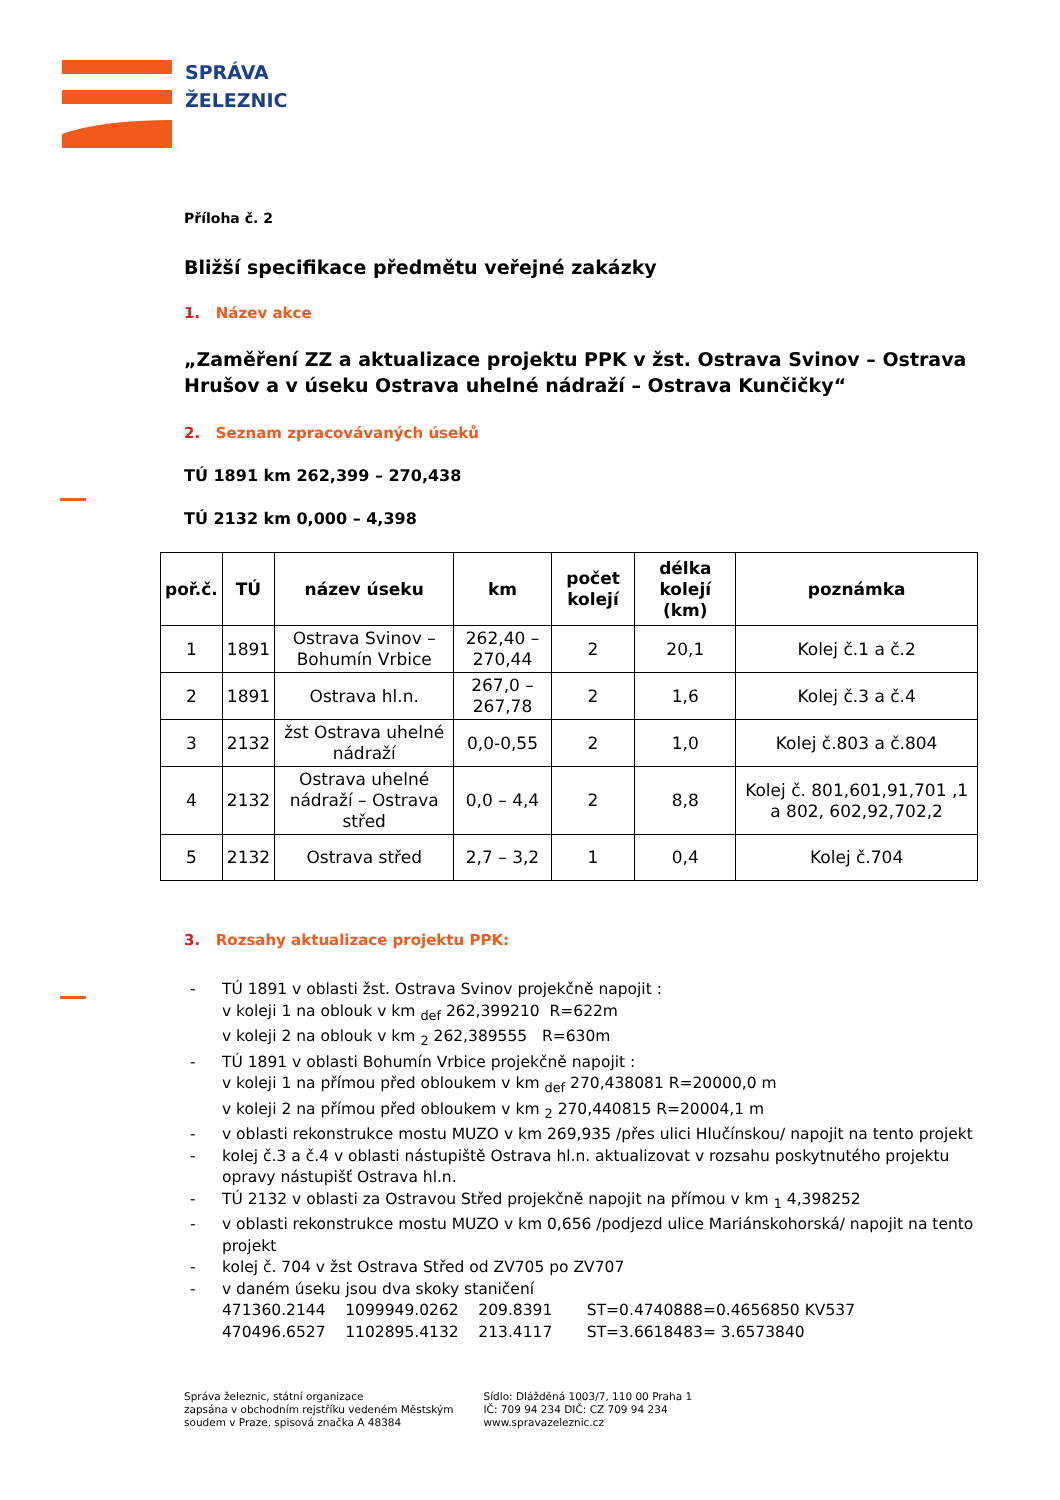SPRÁVA
ŽELEZNIC
Příloha č. 2
Bližší specifikace předmětu veřejné zakázky
1. Název akce
„Zaměření ZZ a aktualizace projektu PPK v žst. Ostrava Svinov – Ostrava Hrušov a v úseku Ostrava uhelné nádraží – Ostrava Kunčičky“
2. Seznam zpracovávaných úseků
TÚ 1891 km 262,399 – 270,438
TÚ 2132 km 0,000 – 4,398
| poř.č. | TÚ | název úseku | km | počet kolejí | délka kolejí (km) | poznámka |
| --- | --- | --- | --- | --- | --- | --- |
| 1 | 1891 | Ostrava Svinov – Bohumín Vrbice | 262,40 – 270,44 | 2 | 20,1 | Kolej č.1 a č.2 |
| 2 | 1891 | Ostrava hl.n. | 267,0 – 267,78 | 2 | 1,6 | Kolej č.3 a č.4 |
| 3 | 2132 | žst Ostrava uhelné nádraží | 0,0-0,55 | 2 | 1,0 | Kolej č.803 a č.804 |
| 4 | 2132 | Ostrava uhelné nádraží – Ostrava střed | 0,0 – 4,4 | 2 | 8,8 | Kolej č. 801,601,91,701 ,1 a 802, 602,92,702,2 |
| 5 | 2132 | Ostrava střed | 2,7 – 3,2 | 1 | 0,4 | Kolej č.704 |
3. Rozsahy aktualizace projektu PPK:
- TÚ 1891 v oblasti žst. Ostrava Svinov projekčně napojit :
v koleji 1 na oblouk v km <sub>def</sub> 262,399210 R=622m
v koleji 2 na oblouk v km <sub>2</sub> 262,389555 R=630m
- TÚ 1891 v oblasti Bohumín Vrbice projekčně napojit :
v koleji 1 na přímou před obloukem v km <sub>def</sub> 270,438081 R=20000,0 m
v koleji 2 na přímou před obloukem v km <sub>2</sub> 270,440815 R=20004,1 m
- v oblasti rekonstrukce mostu MUZO v km 269,935 /přes ulici Hlučínskou/ napojit na tento projekt
- kolej č.3 a č.4 v oblasti nástupiště Ostrava hl.n. aktualizovat v rozsahu poskytnutého projektu opravy nástupišť Ostrava hl.n.
- TÚ 2132 v oblasti za Ostravou Střed projekčně napojit na přímou v km <sub>1</sub> 4,398252
- v oblasti rekonstrukce mostu MUZO v km 0,656 /podjezd ulice Mariánskohorská/ napojit na tento projekt
- kolej č. 704 v žst Ostrava Střed od ZV705 po ZV707
- v daném úseku jsou dva skoky staničení
471360.2144 1099949.0262 209.8391 ST=0.4740888=0.4656850 KV537
470496.6527 1102895.4132 213.4117 ST=3.6618483= 3.6573840
Správa železnic, státní organizace
zapsána v obchodním rejstříku vedeném Městským
soudem v Praze, spisová značka A 48384
Sídlo: Dlážděná 1003/7, 110 00 Praha 1
IČ: 709 94 234 DIČ: CZ 709 94 234
www.spravazeleznic.cz